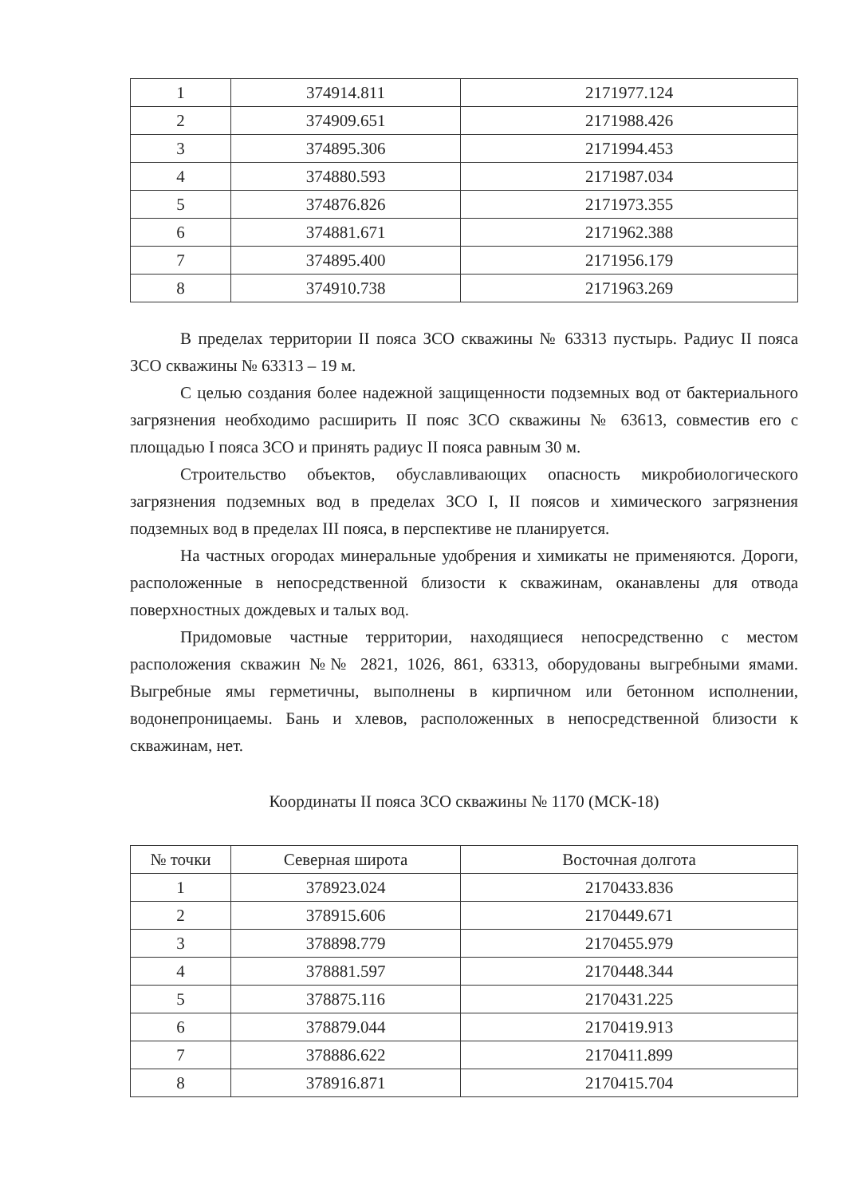| 1 | 374914.811 | 2171977.124 |
| 2 | 374909.651 | 2171988.426 |
| 3 | 374895.306 | 2171994.453 |
| 4 | 374880.593 | 2171987.034 |
| 5 | 374876.826 | 2171973.355 |
| 6 | 374881.671 | 2171962.388 |
| 7 | 374895.400 | 2171956.179 |
| 8 | 374910.738 | 2171963.269 |
В пределах территории II пояса ЗСО скважины № 63313 пустырь. Радиус II пояса ЗСО скважины № 63313 – 19 м.
С целью создания более надежной защищенности подземных вод от бактериального загрязнения необходимо расширить II пояс ЗСО скважины № 63613, совместив его с площадью I пояса ЗСО и принять радиус II пояса равным 30 м.
Строительство объектов, обуславливающих опасность микробиологического загрязнения подземных вод в пределах ЗСО I, II поясов и химического загрязнения подземных вод в пределах III пояса, в перспективе не планируется.
На частных огородах минеральные удобрения и химикаты не применяются. Дороги, расположенные в непосредственной близости к скважинам, оканавлены для отвода поверхностных дождевых и талых вод.
Придомовые частные территории, находящиеся непосредственно с местом расположения скважин №№ 2821, 1026, 861, 63313, оборудованы выгребными ямами. Выгребные ямы герметичны, выполнены в кирпичном или бетонном исполнении, водонепроницаемы. Бань и хлевов, расположенных в непосредственной близости к скважинам, нет.
Координаты II пояса ЗСО скважины № 1170 (МСК-18)
| № точки | Северная широта | Восточная долгота |
| --- | --- | --- |
| 1 | 378923.024 | 2170433.836 |
| 2 | 378915.606 | 2170449.671 |
| 3 | 378898.779 | 2170455.979 |
| 4 | 378881.597 | 2170448.344 |
| 5 | 378875.116 | 2170431.225 |
| 6 | 378879.044 | 2170419.913 |
| 7 | 378886.622 | 2170411.899 |
| 8 | 378916.871 | 2170415.704 |